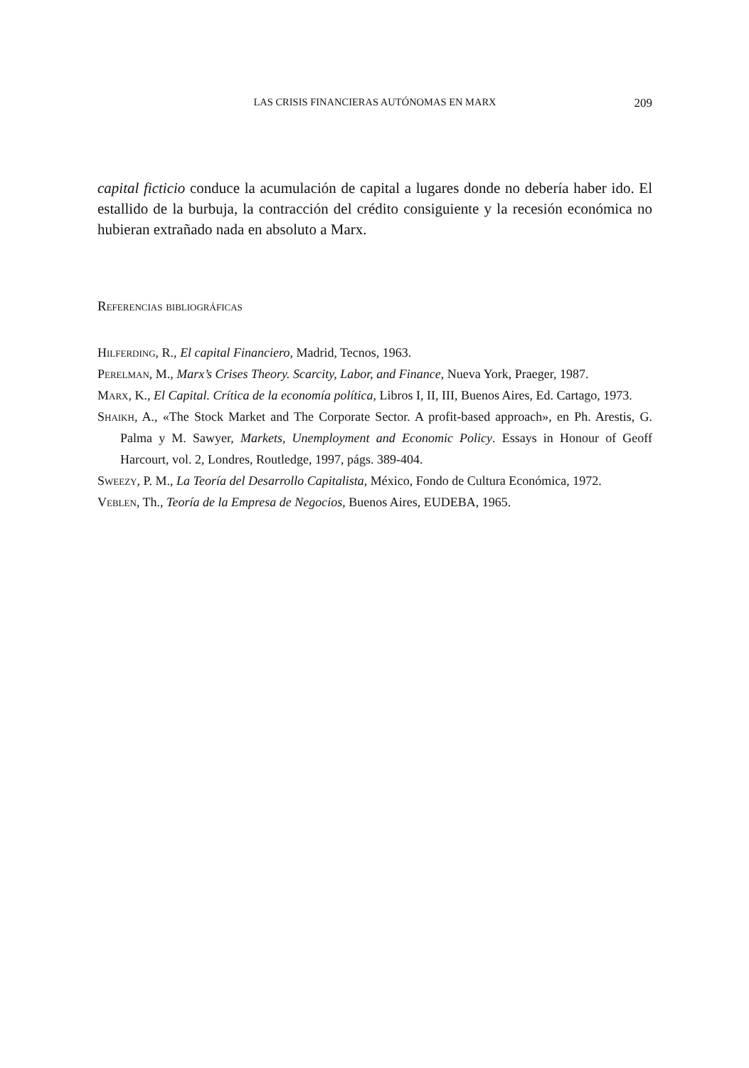LAS CRISIS FINANCIERAS AUTÓNOMAS EN MARX 209
capital ficticio conduce la acumulación de capital a lugares donde no debería haber ido. El estallido de la burbuja, la contracción del crédito consiguiente y la recesión económica no hubieran extrañado nada en absoluto a Marx.
Referencias bibliográficas
Hilferding, R., El capital Financiero, Madrid, Tecnos, 1963.
Perelman, M., Marx’s Crises Theory. Scarcity, Labor, and Finance, Nueva York, Praeger, 1987.
Marx, K., El Capital. Crítica de la economía política, Libros I, II, III, Buenos Aires, Ed. Cartago, 1973.
Shaikh, A., «The Stock Market and The Corporate Sector. A profit-based approach», en Ph. Arestis, G. Palma y M. Sawyer, Markets, Unemployment and Economic Policy. Essays in Honour of Geoff Harcourt, vol. 2, Londres, Routledge, 1997, págs. 389-404.
Sweezy, P. M., La Teoría del Desarrollo Capitalista, México, Fondo de Cultura Económica, 1972.
Veblen, Th., Teoría de la Empresa de Negocios, Buenos Aires, EUDEBA, 1965.